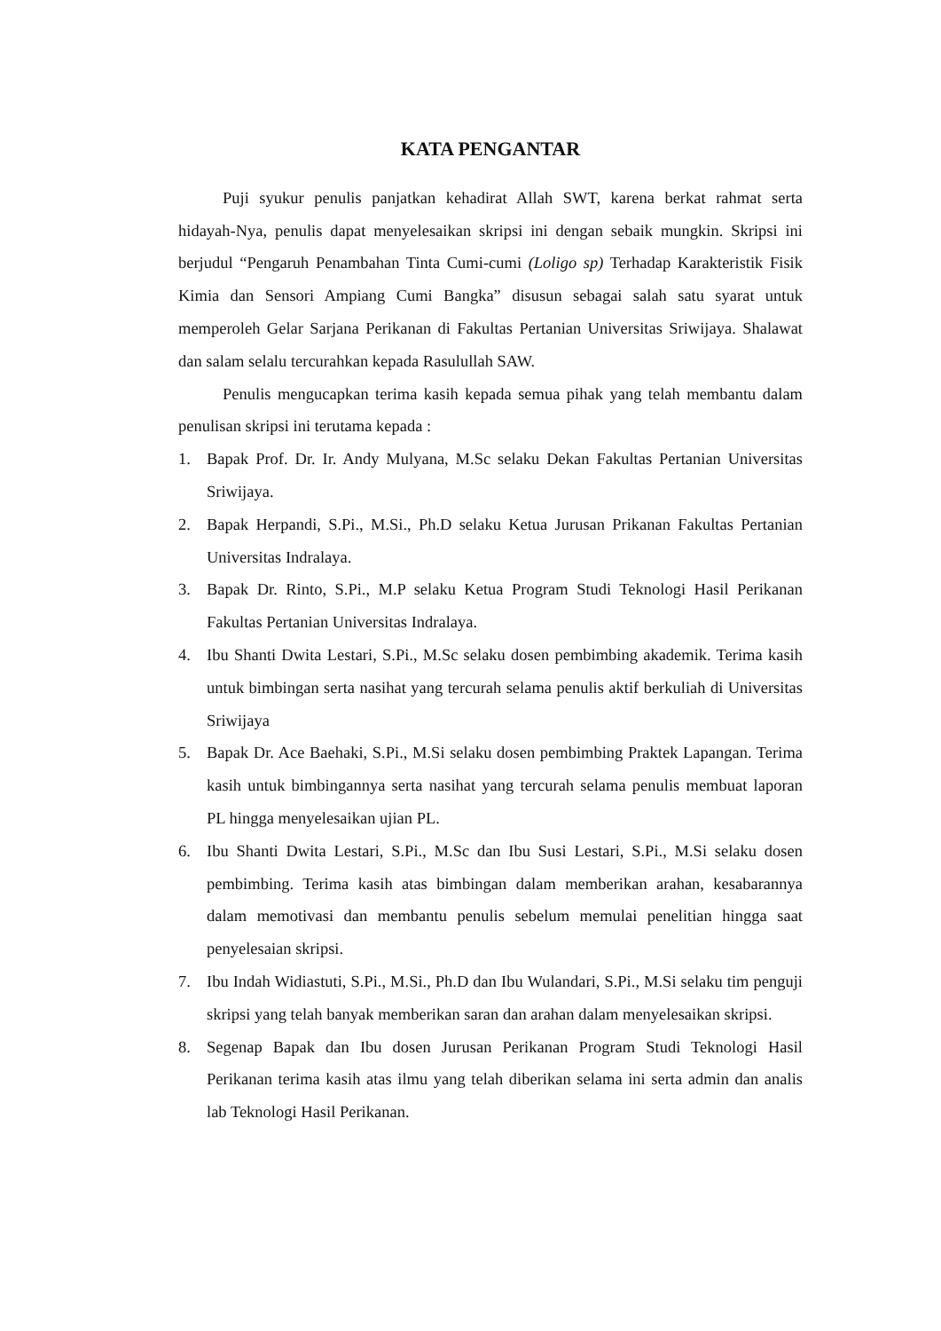KATA PENGANTAR
Puji syukur penulis panjatkan kehadirat Allah SWT, karena berkat rahmat serta hidayah-Nya, penulis dapat menyelesaikan skripsi ini dengan sebaik mungkin. Skripsi ini berjudul “Pengaruh Penambahan Tinta Cumi-cumi (Loligo sp) Terhadap Karakteristik Fisik Kimia dan Sensori Ampiang Cumi Bangka” disusun sebagai salah satu syarat untuk memperoleh Gelar Sarjana Perikanan di Fakultas Pertanian Universitas Sriwijaya. Shalawat dan salam selalu tercurahkan kepada Rasulullah SAW.
Penulis mengucapkan terima kasih kepada semua pihak yang telah membantu dalam penulisan skripsi ini terutama kepada :
1. Bapak Prof. Dr. Ir. Andy Mulyana, M.Sc selaku Dekan Fakultas Pertanian Universitas Sriwijaya.
2. Bapak Herpandi, S.Pi., M.Si., Ph.D selaku Ketua Jurusan Prikanan Fakultas Pertanian Universitas Indralaya.
3. Bapak Dr. Rinto, S.Pi., M.P selaku Ketua Program Studi Teknologi Hasil Perikanan Fakultas Pertanian Universitas Indralaya.
4. Ibu Shanti Dwita Lestari, S.Pi., M.Sc selaku dosen pembimbing akademik. Terima kasih untuk bimbingan serta nasihat yang tercurah selama penulis aktif berkuliah di Universitas Sriwijaya
5. Bapak Dr. Ace Baehaki, S.Pi., M.Si selaku dosen pembimbing Praktek Lapangan. Terima kasih untuk bimbingannya serta nasihat yang tercurah selama penulis membuat laporan PL hingga menyelesaikan ujian PL.
6. Ibu Shanti Dwita Lestari, S.Pi., M.Sc dan Ibu Susi Lestari, S.Pi., M.Si selaku dosen pembimbing. Terima kasih atas bimbingan dalam memberikan arahan, kesabarannya dalam memotivasi dan membantu penulis sebelum memulai penelitian hingga saat penyelesaian skripsi.
7. Ibu Indah Widiastuti, S.Pi., M.Si., Ph.D dan Ibu Wulandari, S.Pi., M.Si selaku tim penguji skripsi yang telah banyak memberikan saran dan arahan dalam menyelesaikan skripsi.
8. Segenap Bapak dan Ibu dosen Jurusan Perikanan Program Studi Teknologi Hasil Perikanan terima kasih atas ilmu yang telah diberikan selama ini serta admin dan analis lab Teknologi Hasil Perikanan.